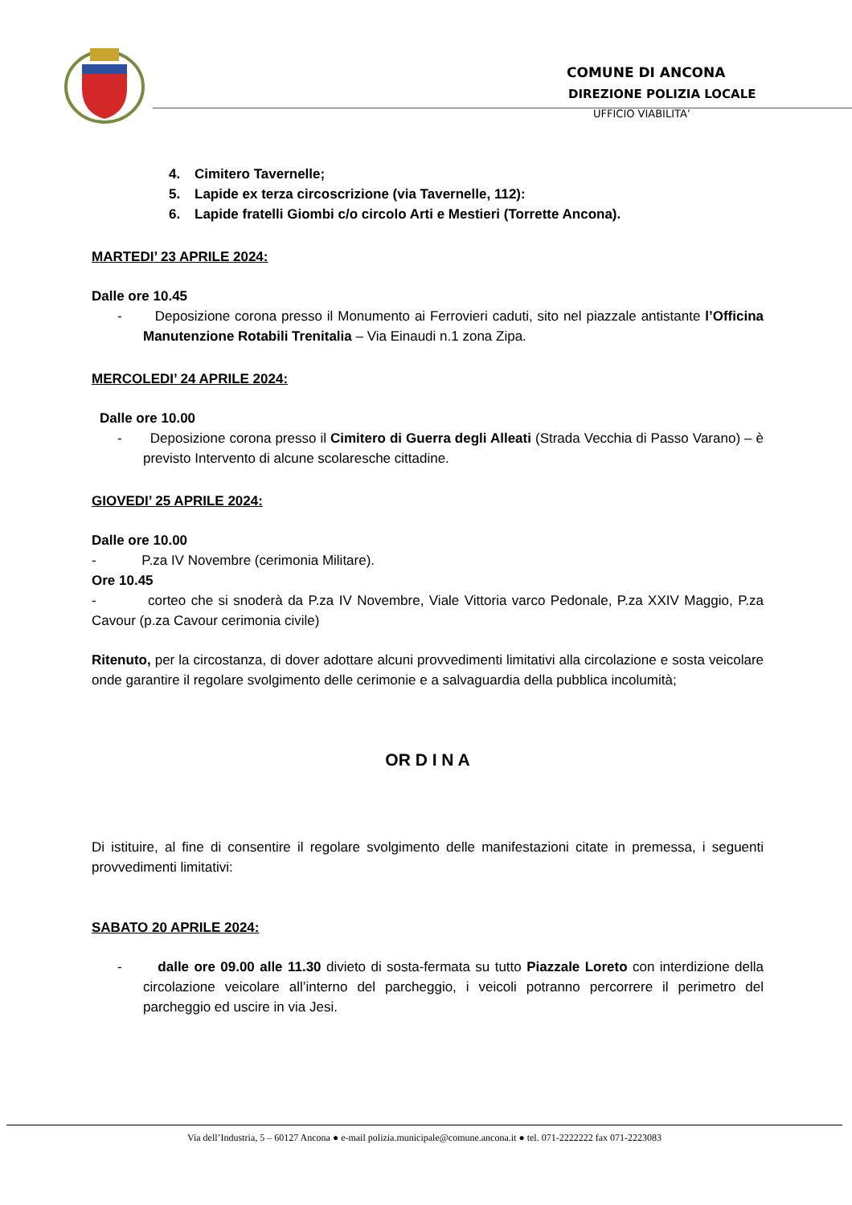COMUNE DI ANCONA
DIREZIONE POLIZIA LOCALE
UFFICIO VIABILITA’
4. Cimitero Tavernelle;
5. Lapide ex terza circoscrizione (via Tavernelle, 112):
6. Lapide fratelli Giombi c/o circolo Arti e Mestieri (Torrette Ancona).
MARTEDI’ 23 APRILE 2024:
Dalle ore 10.45
- Deposizione corona presso il Monumento ai Ferrovieri caduti, sito nel piazzale antistante l’Officina Manutenzione Rotabili Trenitalia – Via Einaudi n.1 zona Zipa.
MERCOLEDI’ 24 APRILE 2024:
Dalle ore 10.00
- Deposizione corona presso il Cimitero di Guerra degli Alleati (Strada Vecchia di Passo Varano) – è previsto Intervento di alcune scolaresche cittadine.
GIOVEDI’ 25 APRILE 2024:
Dalle ore 10.00
- P.za IV Novembre (cerimonia Militare).
Ore 10.45
- corteo che si snoderà da P.za IV Novembre, Viale Vittoria varco Pedonale, P.za XXIV Maggio, P.za Cavour (p.za Cavour cerimonia civile)
Ritenuto, per la circostanza, di dover adottare alcuni provvedimenti limitativi alla circolazione e sosta veicolare onde garantire il regolare svolgimento delle cerimonie e a salvaguardia della pubblica incolumità;
OR D I N A
Di istituire, al fine di consentire il regolare svolgimento delle manifestazioni citate in premessa, i seguenti provvedimenti limitativi:
SABATO 20 APRILE 2024:
- dalle ore 09.00 alle 11.30 divieto di sosta-fermata su tutto Piazzale Loreto con interdizione della circolazione veicolare all’interno del parcheggio, i veicoli potranno percorrere il perimetro del parcheggio ed uscire in via Jesi.
Via dell’Industria, 5 – 60127 Ancona ● e-mail polizia.municipale@comune.ancona.it ● tel. 071-2222222 fax 071-2223083